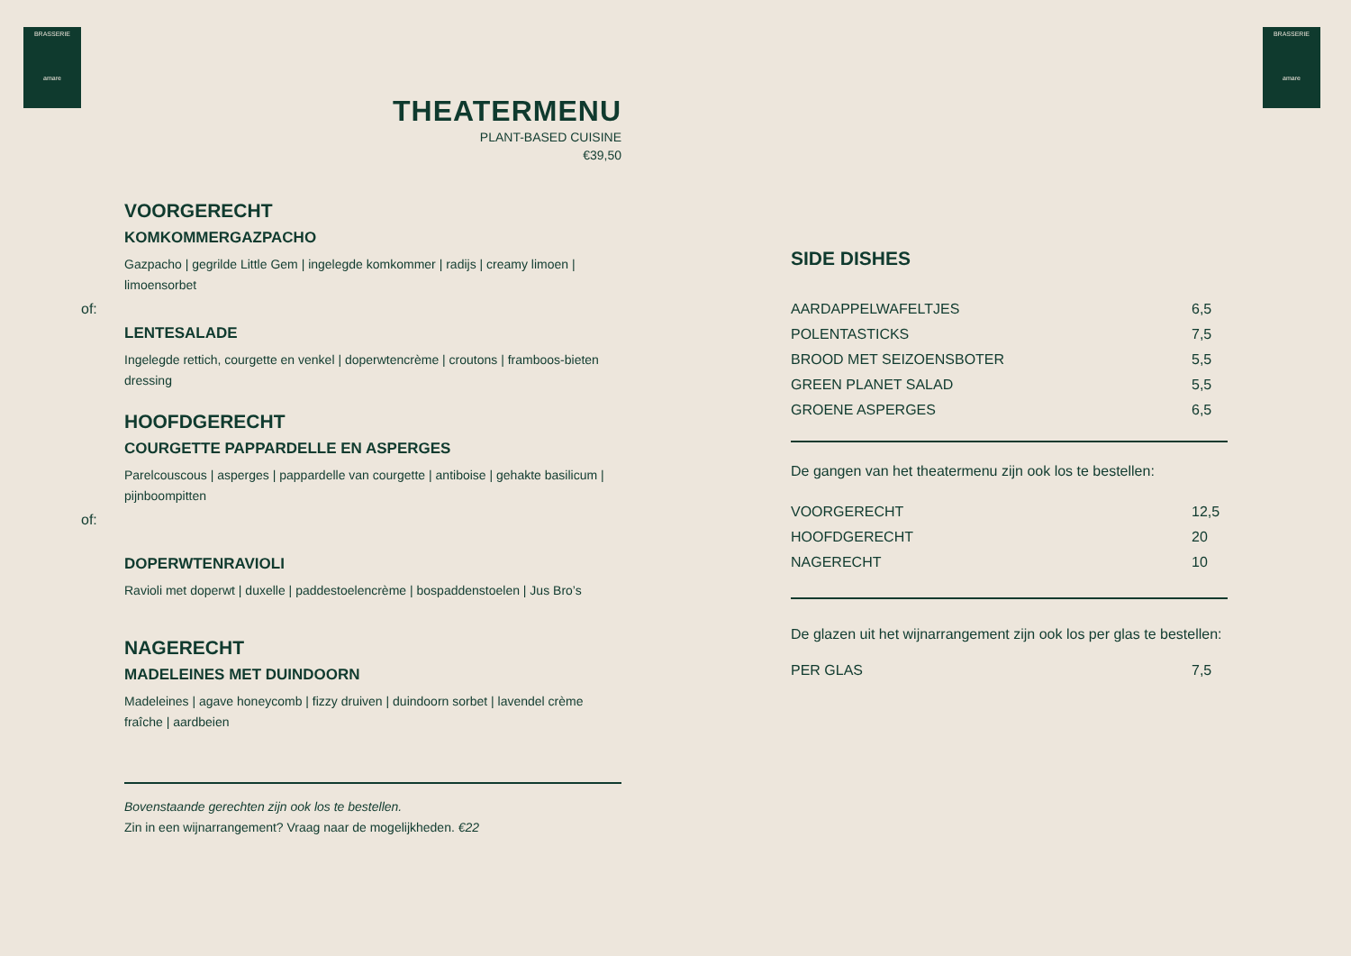BRASSERIE
amare
BRASSERIE
amare
THEATERMENU
PLANT-BASED CUISINE
€39,50
VOORGERECHT
KOMKOMMERGAZPACHO
Gazpacho | gegrilde Little Gem | ingelegde komkommer | radijs | creamy limoen | limoensorbet
of:
LENTESALADE
Ingelegde rettich, courgette en venkel | doperwtencrème | croutons | framboos-bieten dressing
HOOFDGERECHT
COURGETTE PAPPARDELLE EN ASPERGES
Parelcouscous | asperges | pappardelle van courgette | antiboise | gehakte basilicum | pijnboompitten
of:
DOPERWTENRAVIOLI
Ravioli met doperwt | duxelle | paddestoelencrème | bospaddenstoelen | Jus Bro’s
NAGERECHT
MADELEINES MET DUINDOORN
Madeleines | agave honeycomb | fizzy druiven | duindoorn sorbet | lavendel crème fraîche | aardbeien
Bovenstaande gerechten zijn ook los te bestellen.
Zin in een wijnarrangement? Vraag naar de mogelijkheden. €22
SIDE DISHES
| AARDAPPELWAFELTJES | 6,5 |
| POLENTASTICKS | 7,5 |
| BROOD MET SEIZOENSBOTER | 5,5 |
| GREEN PLANET SALAD | 5,5 |
| GROENE ASPERGES | 6,5 |
De gangen van het theatermenu zijn ook los te bestellen:
| VOORGERECHT | 12,5 |
| HOOFDGERECHT | 20 |
| NAGERECHT | 10 |
De glazen uit het wijnarrangement zijn ook los per glas te bestellen:
| PER GLAS | 7,5 |